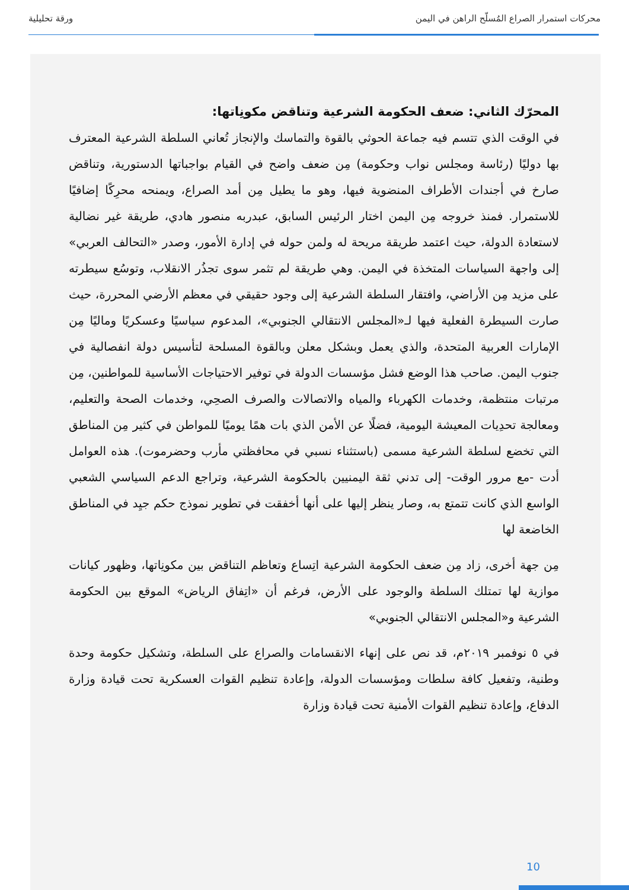محركات استمرار الصراع المُسلّح الراهن في اليمن ورقة تحليلية
المحرّك الثاني: ضعف الحكومة الشرعية وتناقض مكونِاتها:
في الوقت الذي تتسم فيه جماعة الحوثي بالقوة والتماسك والإنجاز تُعاني السلطة الشرعية المعترف بها دوليًا (رئاسة ومجلس نواب وحكومة) مِن ضعف واضح في القيام بواجباتها الدستورية، وتناقض صارخ في أجندات الأطراف المنضوية فيها، وهو ما يطيل مِن أمد الصراع، ويمنحه محرِكًا إضافيًا للاستمرار. فمنذ خروجه مِن اليمن اختار الرئيس السابق، عبدربه منصور هادي، طريقة غير نضالية لاستعادة الدولة، حيث اعتمد طريقة مريحة له ولمن حوله في إدارة الأمور، وصدر «التحالف العربي» إلى واجهة السياسات المتخذة في اليمن. وهي طريقة لم تثمر سوى تجذُر الانقلاب، وتوسُع سيطرته على مزيد مِن الأراضي، وافتقار السلطة الشرعية إلى وجود حقيقي في معظم الأرضي المحررة، حيث صارت السيطرة الفعلية فيها لـ«المجلس الانتقالي الجنوبي»، المدعوم سياسيًا وعسكريًا وماليًا مِن الإمارات العربية المتحدة، والذي يعمل وبشكل معلن وبالقوة المسلحة لتأسيس دولة انفصالية في جنوب اليمن. صاحب هذا الوضع فشل مؤسسات الدولة في توفير الاحتياجات الأساسية للمواطنين، مِن مرتبات منتظمة، وخدمات الكهرباء والمياه والاتصالات والصرف الصحِي، وخدمات الصحة والتعليم، ومعالجة تحدِيات المعيشة اليومية، فضلًا عن الأمن الذي بات همًا يوميًا للمواطن في كثير مِن المناطق التي تخضع لسلطة الشرعية مسمى (باستثناء نسبي في محافظتي مأرب وحضرموت). هذه العوامل أدت -مع مرور الوقت- إلى تدني ثقة اليمنيين بالحكومة الشرعية، وتراجع الدعم السياسي الشعبي الواسع الذي كانت تتمتع به، وصار ينظر إليها على أنها أخفقت في تطوير نموذج حكم جيِد في المناطق الخاضعة لها
مِن جهة أخرى، زاد مِن ضعف الحكومة الشرعية اتِساع وتعاظم التناقض بين مكونِاتها، وظهور كيانات موازية لها تمتلك السلطة والوجود على الأرض، فرغم أن «اتِفاق الرياض» الموقع بين الحكومة الشرعية و«المجلس الانتقالي الجنوبي»
في ٥ نوفمبر ٢٠١٩م، قد نص على إنهاء الانقسامات والصراع على السلطة، وتشكيل حكومة وحدة وطنية، وتفعيل كافة سلطات ومؤسسات الدولة، وإعادة تنظيم القوات العسكرية تحت قيادة وزارة الدفاع، وإعادة تنظيم القوات الأمنية تحت قيادة وزارة
10